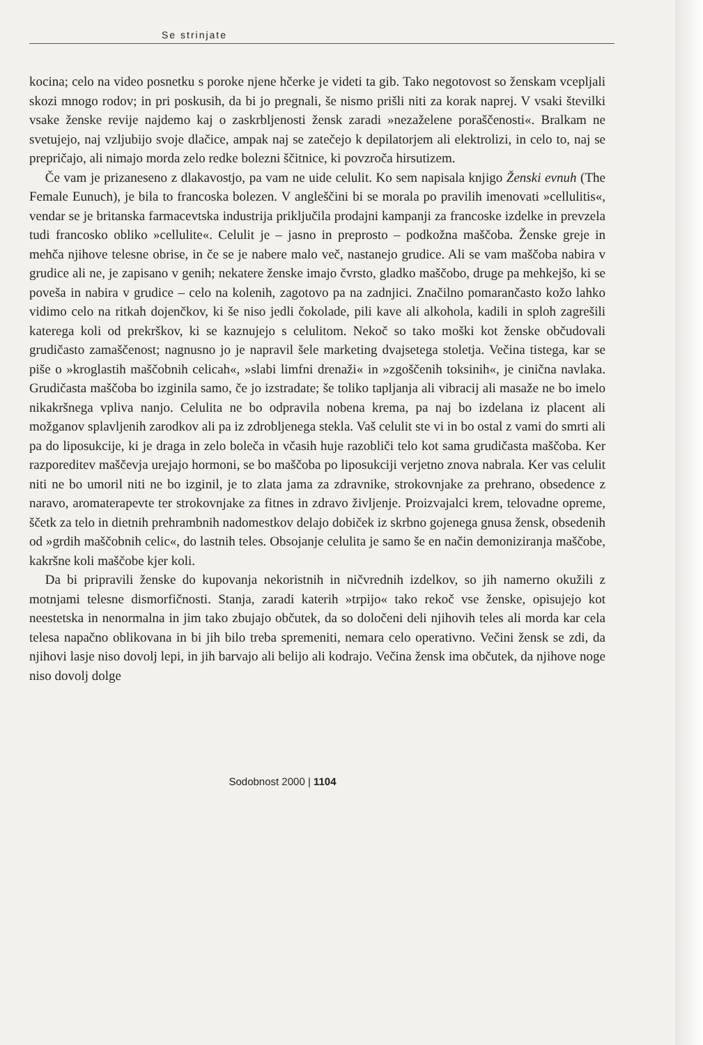Se strinjate
kocina; celo na video posnetku s poroke njene hčerke je videti ta gib. Tako negotovost so ženskam vcepljali skozi mnogo rodov; in pri poskusih, da bi jo pregnali, še nismo prišli niti za korak naprej. V vsaki številki vsake ženske revije najdemo kaj o zaskrbljenosti žensk zaradi »nezaželene poraščenosti«. Bralkam ne svetujejo, naj vzljubijo svoje dlačice, ampak naj se zatečejo k depilatorjem ali elektrolizi, in celo to, naj se prepričajo, ali nimajo morda zelo redke bolezni ščitnice, ki povzroča hirsutizem.
Če vam je prizaneseno z dlakavostjo, pa vam ne uide celulit. Ko sem napisala knjigo Ženski evnuh (The Female Eunuch), je bila to francoska bolezen. V angleščini bi se morala po pravilih imenovati »cellulitis«, vendar se je britanska farmacevtska industrija priključila prodajni kampanji za francoske izdelke in prevzela tudi francosko obliko »cellulite«. Celulit je – jasno in preprosto – podkožna maščoba. Ženske greje in mehča njihove telesne obrise, in če se je nabere malo več, nastanejo grudice. Ali se vam maščoba nabira v grudice ali ne, je zapisano v genih; nekatere ženske imajo čvrsto, gladko maščobo, druge pa mehkejšo, ki se poveša in nabira v grudice – celo na kolenih, zagotovo pa na zadnjici. Značilno pomarančasto kožo lahko vidimo celo na ritkah dojenčkov, ki še niso jedli čokolade, pili kave ali alkohola, kadili in sploh zagrešili katerega koli od prekrškov, ki se kaznujejo s celulitom. Nekoč so tako moški kot ženske občudovali grudičasto zamaščenost; nagnusno jo je napravil šele marketing dvajsetega stoletja. Večina tistega, kar se piše o »kroglastih maščobnih celicah«, »slabi limfni drenaži« in »zgoščenih toksinih«, je cinična navlaka. Grudičasta maščoba bo izginila samo, če jo izstradate; še toliko tapljanja ali vibracij ali masaže ne bo imelo nikakršnega vpliva nanjo. Celulita ne bo odpravila nobena krema, pa naj bo izdelana iz placent ali možganov splavljenih zarodkov ali pa iz zdrobljenega stekla. Vaš celulit ste vi in bo ostal z vami do smrti ali pa do liposukcije, ki je draga in zelo boleča in včasih huje razobliči telo kot sama grudičasta maščoba. Ker razporeditev maščevja urejajo hormoni, se bo maščoba po liposukciji verjetno znova nabrala. Ker vas celulit niti ne bo umoril niti ne bo izginil, je to zlata jama za zdravnike, strokovnjake za prehrano, obsedence z naravo, aromaterapevte ter strokovnjake za fitnes in zdravo življenje. Proizvajalci krem, telovadne opreme, ščetk za telo in dietnih prehrambnih nadomestkov delajo dobiček iz skrbno gojenega gnusa žensk, obsedenih od »grdih maščobnih celic«, do lastnih teles. Obsojanje celulita je samo še en način demoniziranja maščobe, kakršne koli maščobe kjer koli.
Da bi pripravili ženske do kupovanja nekoristnih in ničvrednih izdelkov, so jih namerno okužili z motnjami telesne dismorfičnosti. Stanja, zaradi katerih »trpijo« tako rekoč vse ženske, opisujejo kot neestetska in nenormalna in jim tako zbujajo občutek, da so določeni deli njihovih teles ali morda kar cela telesa napačno oblikovana in bi jih bilo treba spremeniti, nemara celo operativno. Večini žensk se zdi, da njihovi lasje niso dovolj lepi, in jih barvajo ali belijo ali kodrajo. Večina žensk ima občutek, da njihove noge niso dovolj dolge
Sodobnost 2000 | 1104